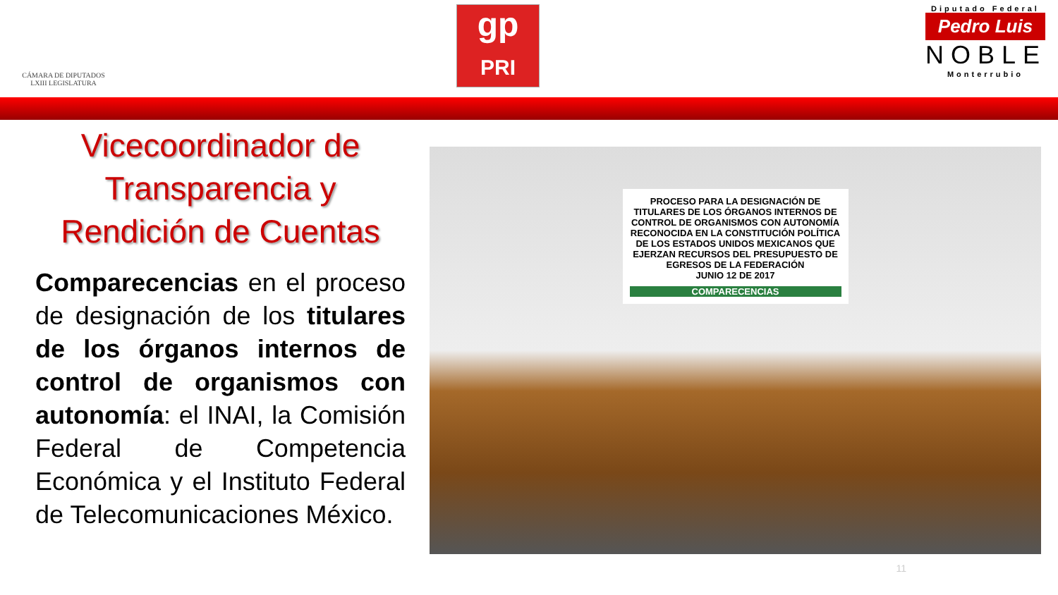CÁMARA DE DIPUTADOS
LXIII LEGISLATURA
gp
PRI
Diputado Federal
Pedro Luis
NOBLE
Monterrubio
Vicecoordinador de Transparencia y Rendición de Cuentas
Comparecencias en el proceso de designación de los titulares de los órganos internos de control de organismos con autonomía: el INAI, la Comisión Federal de Competencia Económica y el Instituto Federal de Telecomunicaciones México.
PROCESO PARA LA DESIGNACIÓN DE TITULARES DE LOS ÓRGANOS INTERNOS DE CONTROL DE ORGANISMOS CON AUTONOMÍA RECONOCIDA EN LA CONSTITUCIÓN POLÍTICA DE LOS ESTADOS UNIDOS MEXICANOS QUE EJERZAN RECURSOS DEL PRESUPUESTO DE EGRESOS DE LA FEDERACIÓN
JUNIO 12 DE 2017
COMPARECENCIAS
11